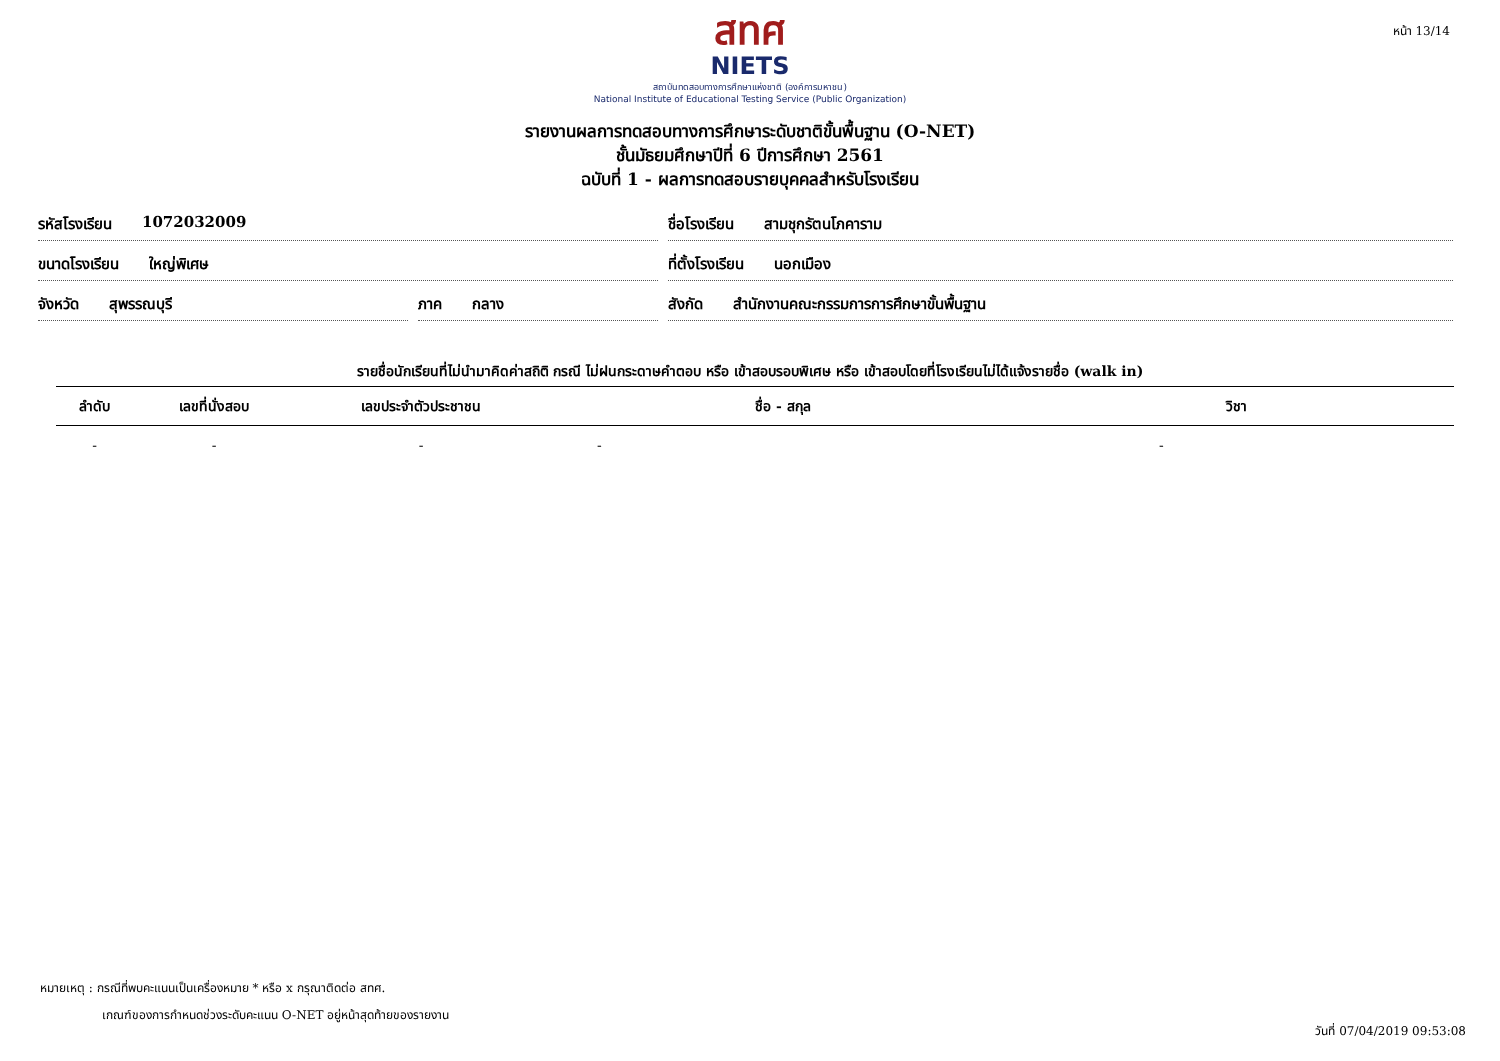หน้า 13/14
สทศ
NIETS
สถาบันทดสอบทางการศึกษาแห่งชาติ (องค์การมหาชน)
National Institute of Educational Testing Service (Public Organization)
รายงานผลการทดสอบทางการศึกษาระดับชาติขั้นพื้นฐาน (O-NET)
ชั้นมัธยมศึกษาปีที่ 6 ปีการศึกษา 2561
ฉบับที่ 1 - ผลการทดสอบรายบุคคลสำหรับโรงเรียน
รหัสโรงเรียน 1072032009
ชื่อโรงเรียน สามชุกรัตนโภคาราม
ขนาดโรงเรียน ใหญ่พิเศษ
ที่ตั้งโรงเรียน นอกเมือง
จังหวัด สุพรรณบุรี
ภาค กลาง
สังกัด สำนักงานคณะกรรมการการศึกษาขั้นพื้นฐาน
รายชื่อนักเรียนที่ไม่นำมาคิดค่าสถิติ กรณี ไม่ฝนกระดาษคำตอบ หรือ เข้าสอบรอบพิเศษ หรือ เข้าสอบโดยที่โรงเรียนไม่ได้แจ้งรายชื่อ (walk in)
| ลำดับ | เลขที่นั่งสอบ | เลขประจำตัวประชาชน | ชื่อ - สกุล | วิชา |
| --- | --- | --- | --- | --- |
| - | - | - | - | - |
หมายเหตุ : กรณีที่พบคะแนนเป็นเครื่องหมาย * หรือ x กรุณาติดต่อ สทศ.
เกณฑ์ของการกำหนดช่วงระดับคะแนน O-NET อยู่หน้าสุดท้ายของรายงาน
วันที่ 07/04/2019 09:53:08